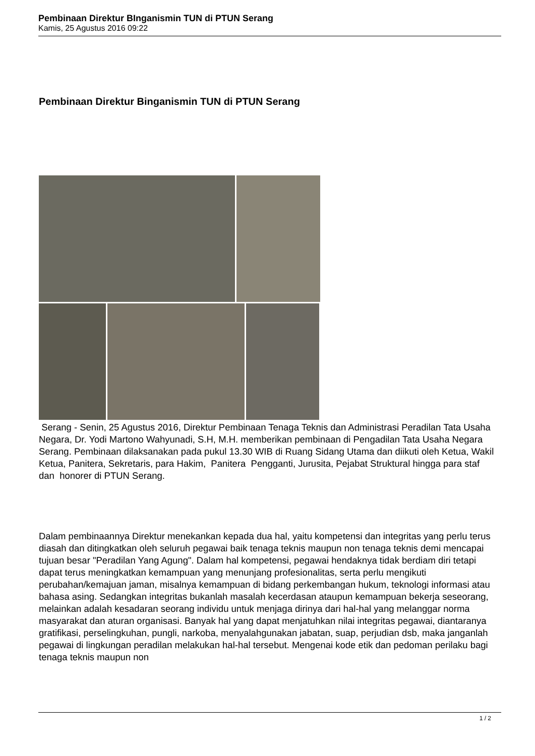Pembinaan Direktur BInganismin TUN di PTUN Serang
Kamis, 25 Agustus 2016 09:22
Pembinaan Direktur Binganismin TUN di PTUN Serang
Serang - Senin, 25 Agustus 2016, Direktur Pembinaan Tenaga Teknis dan Administrasi Peradilan Tata Usaha Negara, Dr. Yodi Martono Wahyunadi, S.H, M.H. memberikan pembinaan di Pengadilan Tata Usaha Negara Serang. Pembinaan dilaksanakan pada pukul 13.30 WIB di Ruang Sidang Utama dan diikuti oleh Ketua, Wakil Ketua, Panitera, Sekretaris, para Hakim, Panitera Pengganti, Jurusita, Pejabat Struktural hingga para staf dan honorer di PTUN Serang.
Dalam pembinaannya Direktur menekankan kepada dua hal, yaitu kompetensi dan integritas yang perlu terus diasah dan ditingkatkan oleh seluruh pegawai baik tenaga teknis maupun non tenaga teknis demi mencapai tujuan besar "Peradilan Yang Agung". Dalam hal kompetensi, pegawai hendaknya tidak berdiam diri tetapi dapat terus meningkatkan kemampuan yang menunjang profesionalitas, serta perlu mengikuti perubahan/kemajuan jaman, misalnya kemampuan di bidang perkembangan hukum, teknologi informasi atau bahasa asing. Sedangkan integritas bukanlah masalah kecerdasan ataupun kemampuan bekerja seseorang, melainkan adalah kesadaran seorang individu untuk menjaga dirinya dari hal-hal yang melanggar norma masyarakat dan aturan organisasi. Banyak hal yang dapat menjatuhkan nilai integritas pegawai, diantaranya gratifikasi, perselingkuhan, pungli, narkoba, menyalahgunakan jabatan, suap, perjudian dsb, maka janganlah pegawai di lingkungan peradilan melakukan hal-hal tersebut. Mengenai kode etik dan pedoman perilaku bagi tenaga teknis maupun non
1 / 2